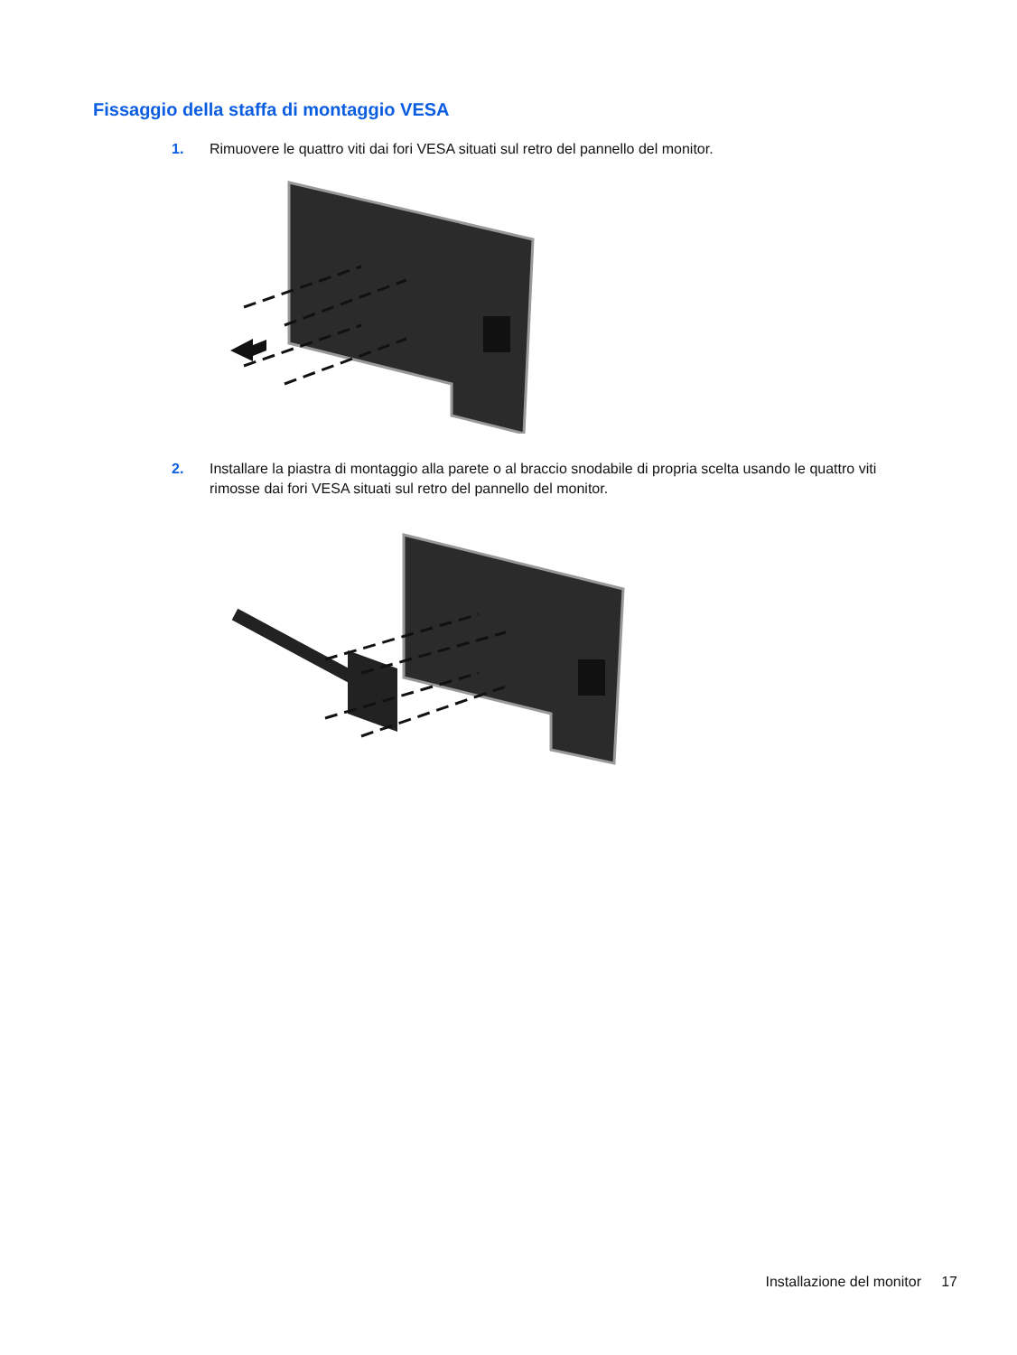Fissaggio della staffa di montaggio VESA
1. Rimuovere le quattro viti dai fori VESA situati sul retro del pannello del monitor.
2. Installare la piastra di montaggio alla parete o al braccio snodabile di propria scelta usando le quattro viti rimosse dai fori VESA situati sul retro del pannello del monitor.
Installazione del monitor 17